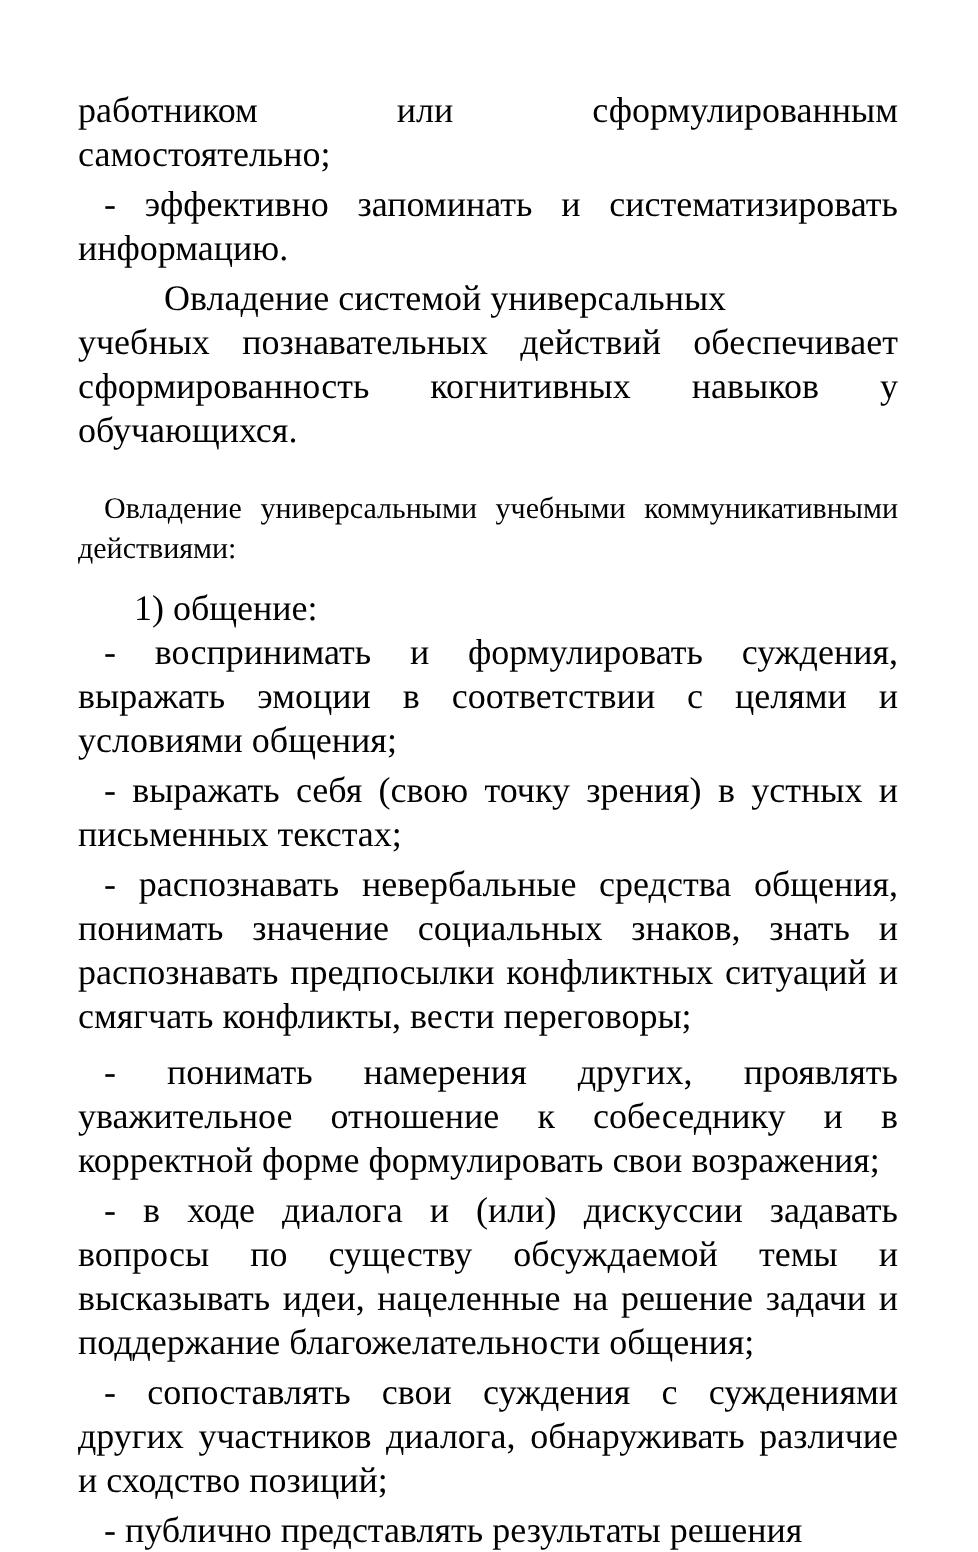работником или сформулированным
самостоятельно;
- эффективно запоминать и систематизировать информацию.
Овладение системой универсальных
учебных познавательных действий обеспечивает сформированность когнитивных навыков у обучающихся.
Овладение универсальными учебными коммуникативными действиями:
1) общение:
- воспринимать и формулировать суждения, выражать эмоции в соответствии с целями и условиями общения;
- выражать себя (свою точку зрения) в устных и письменных текстах;
- распознавать невербальные средства общения, понимать значение социальных знаков, знать и распознавать предпосылки конфликтных ситуаций и смягчать конфликты, вести переговоры;
- понимать намерения других, проявлять уважительное отношение к собеседнику и в корректной форме формулировать свои возражения;
- в ходе диалога и (или) дискуссии задавать вопросы по существу обсуждаемой темы и высказывать идеи, нацеленные на решение задачи и поддержание благожелательности общения;
- сопоставлять свои суждения с суждениями других участников диалога, обнаруживать различие и сходство позиций;
- публично представлять результаты решения